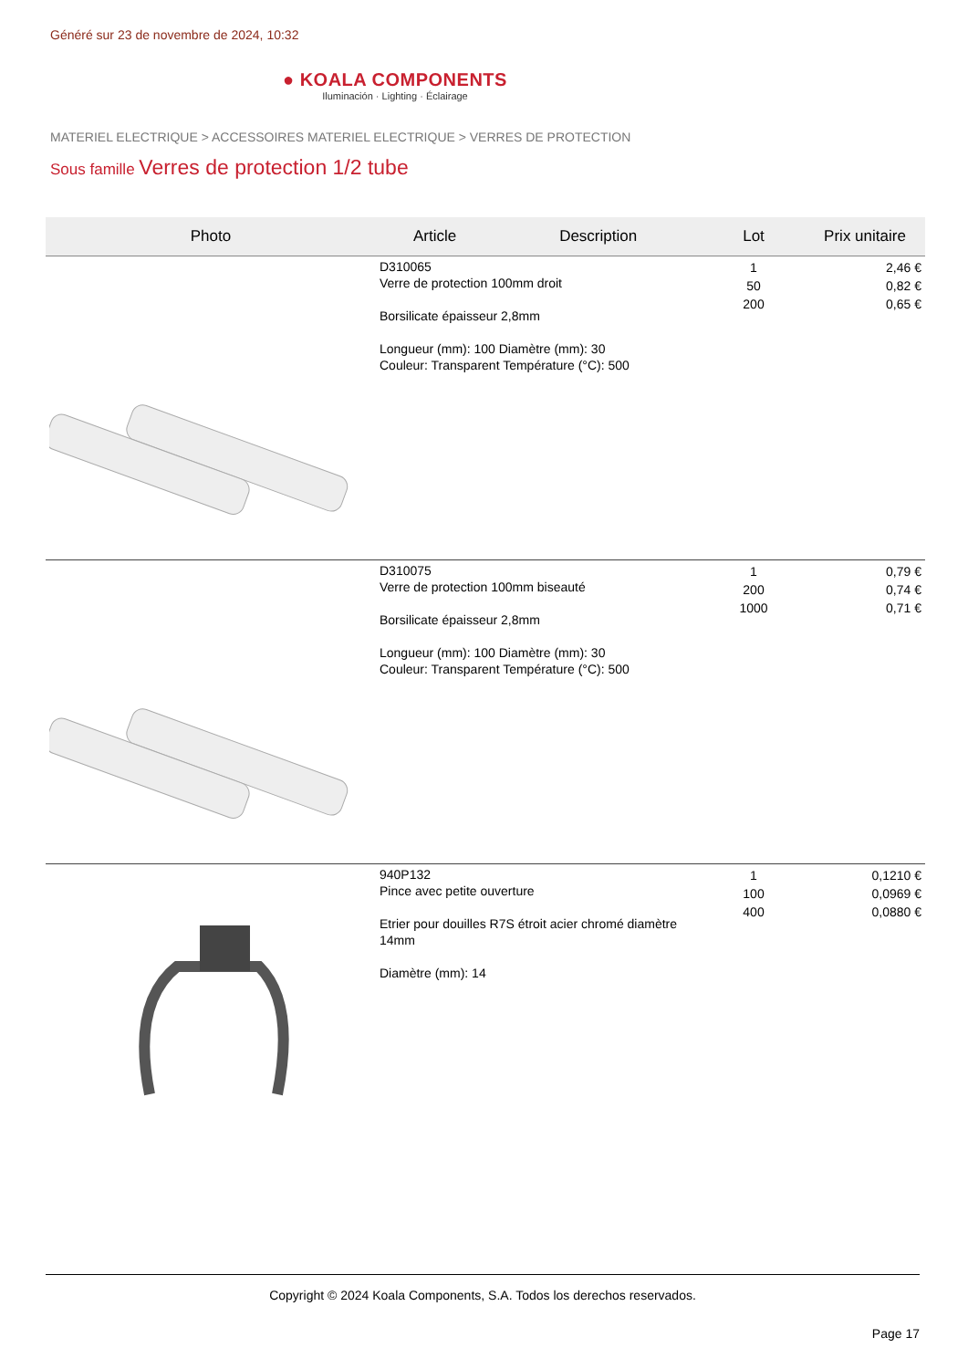Généré sur 23 de novembre de 2024, 10:32
● KOALA COMPONENTS
Iluminación · Lighting · Éclairage
MATERIEL ELECTRIQUE > ACCESSOIRES MATERIEL ELECTRIQUE > VERRES DE PROTECTION
Sous famille Verres de protection 1/2 tube
| Photo | Article | Description | Lot | Prix unitaire |
| --- | --- | --- | --- | --- |
| | D310065 Verre de protection 100mm droit Borsilicate épaisseur 2,8mm Longueur (mm): 100 Diamètre (mm): 30 Couleur: Transparent Température (°C): 500 | | 1 50 200 | 2,46 € 0,82 € 0,65 € |
| | D310075 Verre de protection 100mm biseauté Borsilicate épaisseur 2,8mm Longueur (mm): 100 Diamètre (mm): 30 Couleur: Transparent Température (°C): 500 | | 1 200 1000 | 0,79 € 0,74 € 0,71 € |
| | 940P132 Pince avec petite ouverture Etrier pour douilles R7S étroit acier chromé diamètre 14mm Diamètre (mm): 14 | | 1 100 400 | 0,1210 € 0,0969 € 0,0880 € |
Copyright © 2024 Koala Components, S.A. Todos los derechos reservados.
Page 17